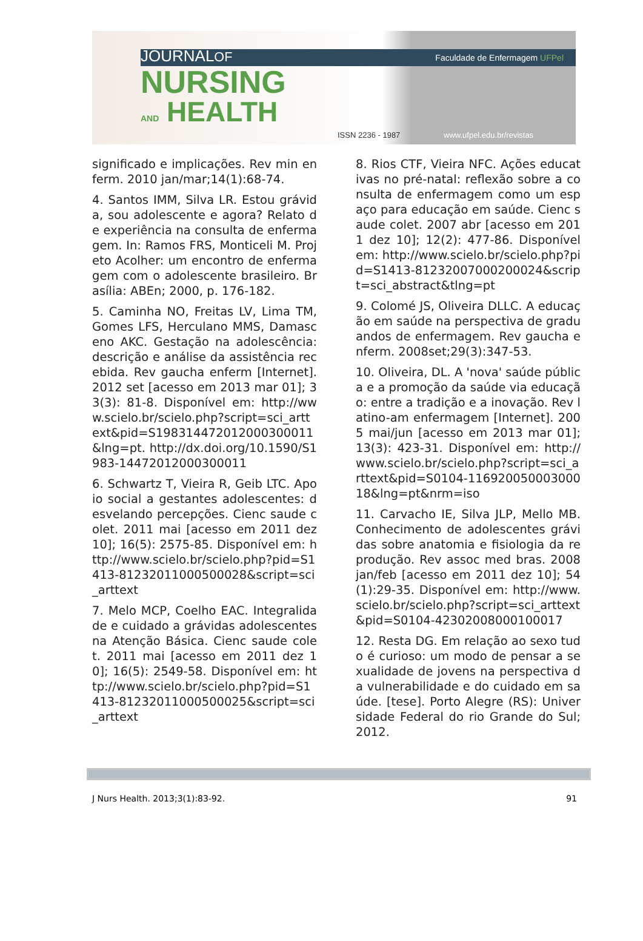JOURNALOF
NURSING
AND HEALTH
Faculdade de Enfermagem UFPel
ISSN 2236 - 1987 www.ufpel.edu.br/revistas
significado e implicações. Rev min enferm. 2010 jan/mar;14(1):68-74.
4. Santos IMM, Silva LR. Estou grávida, sou adolescente e agora? Relato de experiência na consulta de enfermagem. In: Ramos FRS, Monticeli M. Projeto Acolher: um encontro de enfermagem com o adolescente brasileiro. Brasília: ABEn; 2000, p. 176-182.
5. Caminha NO, Freitas LV, Lima TM, Gomes LFS, Herculano MMS, Damasceno AKC. Gestação na adolescência: descrição e análise da assistência recebida. Rev gaucha enferm [Internet]. 2012 set [acesso em 2013 mar 01]; 33(3): 81-8. Disponível em: http://www.scielo.br/scielo.php?script=sci_arttext&pid=S198314472012000300011&lng=pt. http://dx.doi.org/10.1590/S1983-14472012000300011
6. Schwartz T, Vieira R, Geib LTC. Apoio social a gestantes adolescentes: desvelando percepções. Cienc saude colet. 2011 mai [acesso em 2011 dez 10]; 16(5): 2575-85. Disponível em: http://www.scielo.br/scielo.php?pid=S1413-81232011000500028&script=sci_arttext
7. Melo MCP, Coelho EAC. Integralidade e cuidado a grávidas adolescentes na Atenção Básica. Cienc saude colet. 2011 mai [acesso em 2011 dez 10]; 16(5): 2549-58. Disponível em: http://www.scielo.br/scielo.php?pid=S1413-81232011000500025&script=sci_arttext
8. Rios CTF, Vieira NFC. Ações educativas no pré-natal: reflexão sobre a consulta de enfermagem como um espaço para educação em saúde. Cienc saude colet. 2007 abr [acesso em 2011 dez 10]; 12(2): 477-86. Disponível em: http://www.scielo.br/scielo.php?pid=S1413-81232007000200024&script=sci_abstract&tlng=pt
9. Colomé JS, Oliveira DLLC. A educação em saúde na perspectiva de graduandos de enfermagem. Rev gaucha enferm. 2008set;29(3):347-53.
10. Oliveira, DL. A 'nova' saúde pública e a promoção da saúde via educação: entre a tradição e a inovação. Rev latino-am enfermagem [Internet]. 2005 mai/jun [acesso em 2013 mar 01]; 13(3): 423-31. Disponível em: http://www.scielo.br/scielo.php?script=sci_arttext&pid=S0104-11692005000300018&lng=pt&nrm=iso
11. Carvacho IE, Silva JLP, Mello MB. Conhecimento de adolescentes grávidas sobre anatomia e fisiologia da reprodução. Rev assoc med bras. 2008 jan/feb [acesso em 2011 dez 10]; 54(1):29-35. Disponível em: http://www.scielo.br/scielo.php?script=sci_arttext&pid=S0104-42302008000100017
12. Resta DG. Em relação ao sexo tudo é curioso: um modo de pensar a sexualidade de jovens na perspectiva da vulnerabilidade e do cuidado em saúde. [tese]. Porto Alegre (RS): Universidade Federal do rio Grande do Sul; 2012.
J Nurs Health. 2013;3(1):83-92. 91